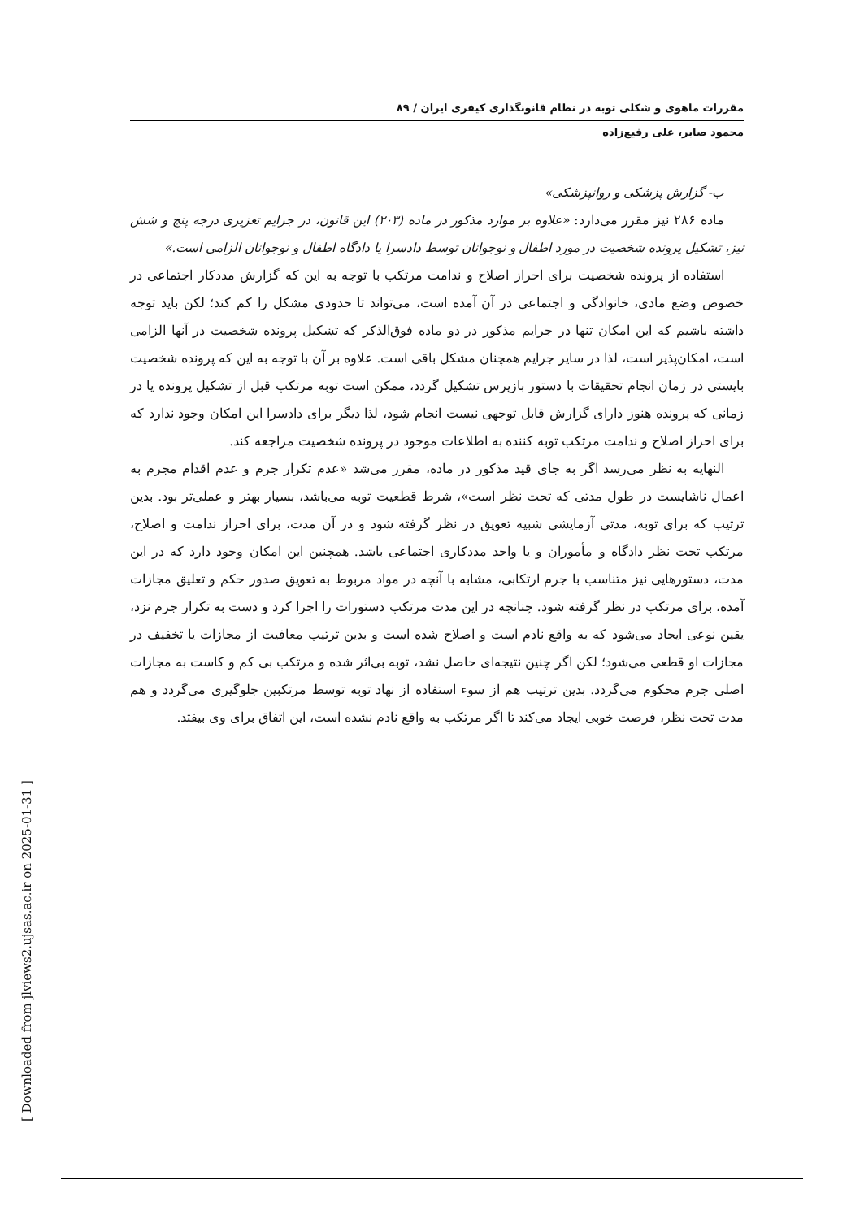مقررات ماهوی و شکلی توبه در نظام قانونگذاری کیفری ایران / ۸۹
محمود صابر، علی رفیع‌زاده
ب- گزارش پزشکی و روانپزشکی»
ماده ۲۸۶ نیز مقرر می‌دارد: «علاوه بر موارد مذکور در ماده (۲۰۳) این قانون، در جرایم تعزیری درجه پنج و شش نیز، تشکیل پرونده شخصیت در مورد اطفال و نوجوانان توسط دادسرا یا دادگاه اطفال و نوجوانان الزامی است.»
استفاده از پرونده شخصیت برای احراز اصلاح و ندامت مرتکب با توجه به این که گزارش مددکار اجتماعی در خصوص وضع مادی، خانوادگی و اجتماعی در آن آمده است، می‌تواند تا حدودی مشکل را کم کند؛ لکن باید توجه داشته باشیم که این امکان تنها در جرایم مذکور در دو ماده فوق‌الذکر که تشکیل پرونده شخصیت در آنها الزامی است، امکان‌پذیر است، لذا در سایر جرایم همچنان مشکل باقی است. علاوه بر آن با توجه به این که پرونده شخصیت بایستی در زمان انجام تحقیقات با دستور بازپرس تشکیل گردد، ممکن است توبه مرتکب قبل از تشکیل پرونده یا در زمانی که پرونده هنوز دارای گزارش قابل توجهی نیست انجام شود، لذا دیگر برای دادسرا این امکان وجود ندارد که برای احراز اصلاح و ندامت مرتکب توبه کننده به اطلاعات موجود در پرونده شخصیت مراجعه کند.
النهایه به نظر می‌رسد اگر به جای قید مذکور در ماده، مقرر می‌شد «عدم تکرار جرم و عدم اقدام مجرم به اعمال ناشایست در طول مدتی که تحت نظر است»، شرط قطعیت توبه می‌باشد، بسیار بهتر و عملی‌تر بود. بدین ترتیب که برای توبه، مدتی آزمایشی شبیه تعویق در نظر گرفته شود و در آن مدت، برای احراز ندامت و اصلاح، مرتکب تحت نظر دادگاه و مأموران و یا واحد مددکاری اجتماعی باشد. همچنین این امکان وجود دارد که در این مدت، دستورهایی نیز متناسب با جرم ارتکابی، مشابه با آنچه در مواد مربوط به تعویق صدور حکم و تعلیق مجازات آمده، برای مرتکب در نظر گرفته شود. چنانچه در این مدت مرتکب دستورات را اجرا کرد و دست به تکرار جرم نزد، یقین نوعی ایجاد می‌شود که به واقع نادم است و اصلاح شده است و بدین ترتیب معافیت از مجازات یا تخفیف در مجازات او قطعی می‌شود؛ لکن اگر چنین نتیجه‌ای حاصل نشد، توبه بی‌اثر شده و مرتکب بی کم و کاست به مجازات اصلی جرم محکوم می‌گردد. بدین ترتیب هم از سوء استفاده از نهاد توبه توسط مرتکبین جلوگیری می‌گردد و هم مدت تحت نظر، فرصت خوبی ایجاد می‌کند تا اگر مرتکب به واقع نادم نشده است، این اتفاق برای وی بیفتد.
[ Downloaded from jlviews2.ujsas.ac.ir on 2025-01-31 ]